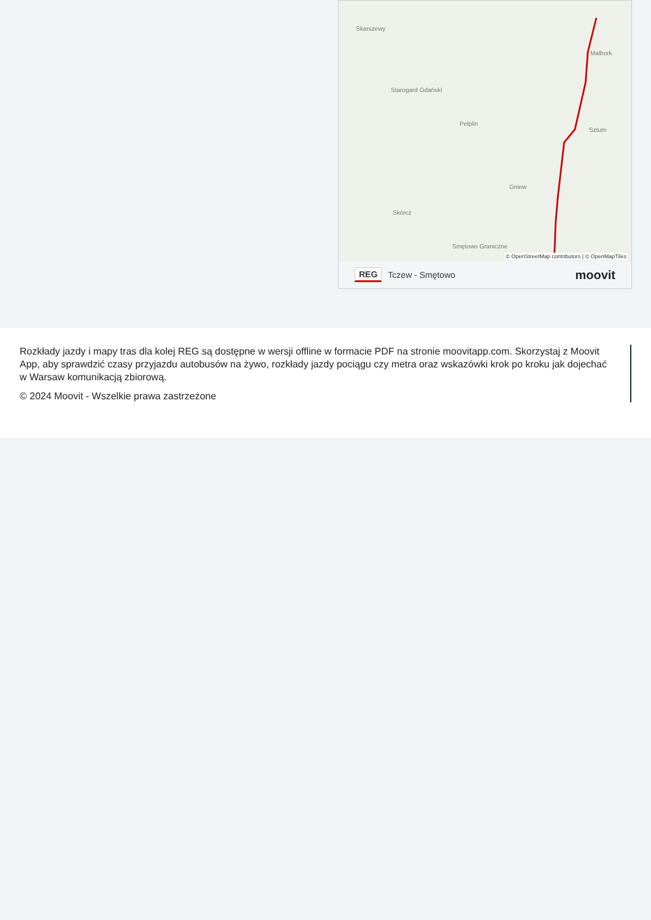Skarszewy
Malbork
Starogard Gdański
Pelplin
Sztum
Gniew
Skórcz
Smętowo Graniczne
© OpenStreetMap contributors | © OpenMapTiles
REG Tczew - Smętowo moovit
Rozkłady jazdy i mapy tras dla kolej REG są dostępne w wersji offline w formacie PDF na stronie moovitapp.com. Skorzystaj z Moovit App, aby sprawdzić czasy przyjazdu autobusów na żywo, rozkłady jazdy pociągu czy metra oraz wskazówki krok po kroku jak dojechać w Warsaw komunikacją zbiorową.
© 2024 Moovit - Wszelkie prawa zastrzeżone